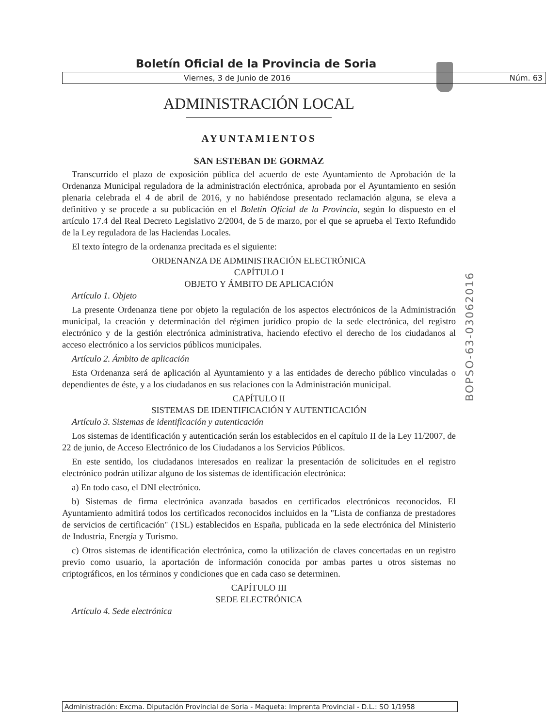Boletín Oficial de la Provincia de Soria
Viernes, 3 de Junio de 2016 Núm. 63
ADMINISTRACIÓN LOCAL
AYUNTAMIENTOS
SAN ESTEBAN DE GORMAZ
Transcurrido el plazo de exposición pública del acuerdo de este Ayuntamiento de Aprobación de la Ordenanza Municipal reguladora de la administración electrónica, aprobada por el Ayuntamiento en sesión plenaria celebrada el 4 de abril de 2016, y no habiéndose presentado reclamación alguna, se eleva a definitivo y se procede a su publicación en el Boletín Oficial de la Provincia, según lo dispuesto en el artículo 17.4 del Real Decreto Legislativo 2/2004, de 5 de marzo, por el que se aprueba el Texto Refundido de la Ley reguladora de las Haciendas Locales.
El texto íntegro de la ordenanza precitada es el siguiente:
ORDENANZA DE ADMINISTRACIÓN ELECTRÓNICA
CAPÍTULO I
OBJETO Y ÁMBITO DE APLICACIÓN
Artículo 1. Objeto
La presente Ordenanza tiene por objeto la regulación de los aspectos electrónicos de la Administración municipal, la creación y determinación del régimen jurídico propio de la sede electrónica, del registro electrónico y de la gestión electrónica administrativa, haciendo efectivo el derecho de los ciudadanos al acceso electrónico a los servicios públicos municipales.
Artículo 2. Ámbito de aplicación
Esta Ordenanza será de aplicación al Ayuntamiento y a las entidades de derecho público vinculadas o dependientes de éste, y a los ciudadanos en sus relaciones con la Administración municipal.
CAPÍTULO II
SISTEMAS DE IDENTIFICACIÓN Y AUTENTICACIÓN
Artículo 3. Sistemas de identificación y autenticación
Los sistemas de identificación y autenticación serán los establecidos en el capítulo II de la Ley 11/2007, de 22 de junio, de Acceso Electrónico de los Ciudadanos a los Servicios Públicos.
En este sentido, los ciudadanos interesados en realizar la presentación de solicitudes en el registro electrónico podrán utilizar alguno de los sistemas de identificación electrónica:
a) En todo caso, el DNI electrónico.
b) Sistemas de firma electrónica avanzada basados en certificados electrónicos reconocidos. El Ayuntamiento admitirá todos los certificados reconocidos incluidos en la "Lista de confianza de prestadores de servicios de certificación" (TSL) establecidos en España, publicada en la sede electrónica del Ministerio de Industria, Energía y Turismo.
c) Otros sistemas de identificación electrónica, como la utilización de claves concertadas en un registro previo como usuario, la aportación de información conocida por ambas partes u otros sistemas no criptográficos, en los términos y condiciones que en cada caso se determinen.
CAPÍTULO III
SEDE ELECTRÓNICA
Artículo 4. Sede electrónica
BOPSO-63-03062016
Administración: Excma. Diputación Provincial de Soria - Maqueta: Imprenta Provincial - D.L.: SO 1/1958